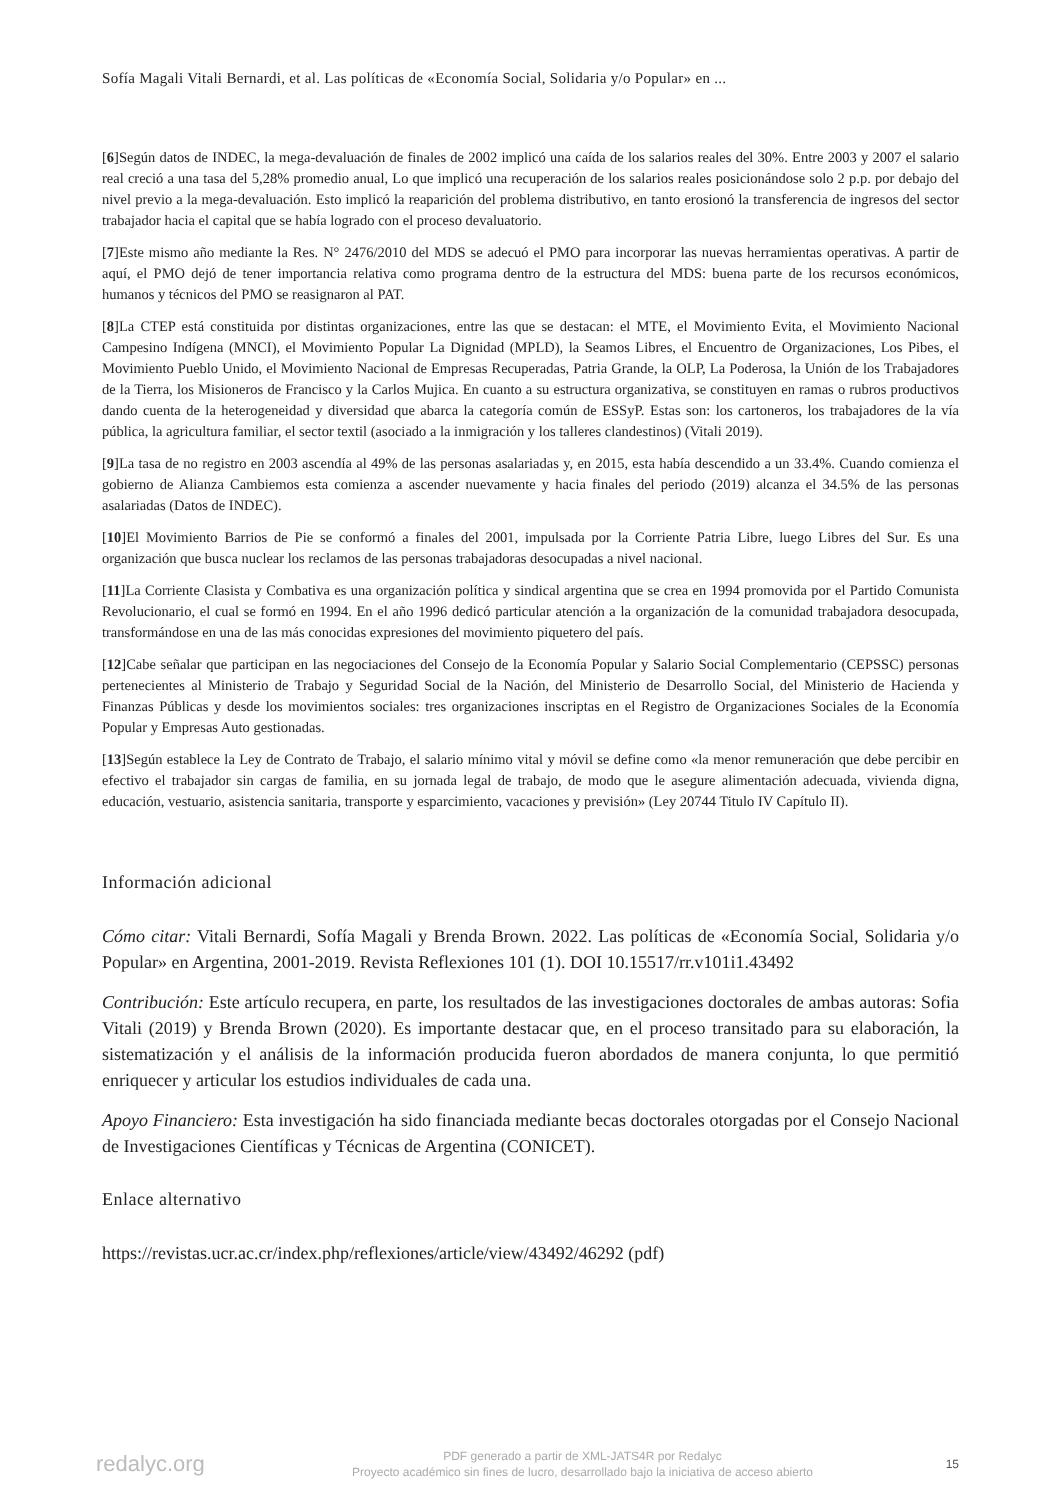Sofía Magali Vitali Bernardi, et al. Las políticas de «Economía Social, Solidaria y/o Popular» en ...
[6]Según datos de INDEC, la mega-devaluación de finales de 2002 implicó una caída de los salarios reales del 30%. Entre 2003 y 2007 el salario real creció a una tasa del 5,28% promedio anual, Lo que implicó una recuperación de los salarios reales posicionándose solo 2 p.p. por debajo del nivel previo a la mega-devaluación. Esto implicó la reaparición del problema distributivo, en tanto erosionó la transferencia de ingresos del sector trabajador hacia el capital que se había logrado con el proceso devaluatorio.
[7]Este mismo año mediante la Res. N° 2476/2010 del MDS se adecuó el PMO para incorporar las nuevas herramientas operativas. A partir de aquí, el PMO dejó de tener importancia relativa como programa dentro de la estructura del MDS: buena parte de los recursos económicos, humanos y técnicos del PMO se reasignaron al PAT.
[8]La CTEP está constituida por distintas organizaciones, entre las que se destacan: el MTE, el Movimiento Evita, el Movimiento Nacional Campesino Indígena (MNCI), el Movimiento Popular La Dignidad (MPLD), la Seamos Libres, el Encuentro de Organizaciones, Los Pibes, el Movimiento Pueblo Unido, el Movimiento Nacional de Empresas Recuperadas, Patria Grande, la OLP, La Poderosa, la Unión de los Trabajadores de la Tierra, los Misioneros de Francisco y la Carlos Mujica. En cuanto a su estructura organizativa, se constituyen en ramas o rubros productivos dando cuenta de la heterogeneidad y diversidad que abarca la categoría común de ESSyP. Estas son: los cartoneros, los trabajadores de la vía pública, la agricultura familiar, el sector textil (asociado a la inmigración y los talleres clandestinos) (Vitali 2019).
[9]La tasa de no registro en 2003 ascendía al 49% de las personas asalariadas y, en 2015, esta había descendido a un 33.4%. Cuando comienza el gobierno de Alianza Cambiemos esta comienza a ascender nuevamente y hacia finales del periodo (2019) alcanza el 34.5% de las personas asalariadas (Datos de INDEC).
[10]El Movimiento Barrios de Pie se conformó a finales del 2001, impulsada por la Corriente Patria Libre, luego Libres del Sur. Es una organización que busca nuclear los reclamos de las personas trabajadoras desocupadas a nivel nacional.
[11]La Corriente Clasista y Combativa es una organización política y sindical argentina que se crea en 1994 promovida por el Partido Comunista Revolucionario, el cual se formó en 1994. En el año 1996 dedicó particular atención a la organización de la comunidad trabajadora desocupada, transformándose en una de las más conocidas expresiones del movimiento piquetero del país.
[12]Cabe señalar que participan en las negociaciones del Consejo de la Economía Popular y Salario Social Complementario (CEPSSC) personas pertenecientes al Ministerio de Trabajo y Seguridad Social de la Nación, del Ministerio de Desarrollo Social, del Ministerio de Hacienda y Finanzas Públicas y desde los movimientos sociales: tres organizaciones inscriptas en el Registro de Organizaciones Sociales de la Economía Popular y Empresas Auto gestionadas.
[13]Según establece la Ley de Contrato de Trabajo, el salario mínimo vital y móvil se define como «la menor remuneración que debe percibir en efectivo el trabajador sin cargas de familia, en su jornada legal de trabajo, de modo que le asegure alimentación adecuada, vivienda digna, educación, vestuario, asistencia sanitaria, transporte y esparcimiento, vacaciones y previsión» (Ley 20744 Titulo IV Capítulo II).
Información adicional
Cómo citar: Vitali Bernardi, Sofía Magali y Brenda Brown. 2022. Las políticas de «Economía Social, Solidaria y/o Popular» en Argentina, 2001-2019. Revista Reflexiones 101 (1). DOI 10.15517/rr.v101i1.43492
Contribución: Este artículo recupera, en parte, los resultados de las investigaciones doctorales de ambas autoras: Sofia Vitali (2019) y Brenda Brown (2020). Es importante destacar que, en el proceso transitado para su elaboración, la sistematización y el análisis de la información producida fueron abordados de manera conjunta, lo que permitió enriquecer y articular los estudios individuales de cada una.
Apoyo Financiero: Esta investigación ha sido financiada mediante becas doctorales otorgadas por el Consejo Nacional de Investigaciones Científicas y Técnicas de Argentina (CONICET).
Enlace alternativo
https://revistas.ucr.ac.cr/index.php/reflexiones/article/view/43492/46292 (pdf)
redalyc.org
PDF generado a partir de XML-JATS4R por Redalyc
Proyecto académico sin fines de lucro, desarrollado bajo la iniciativa de acceso abierto
15